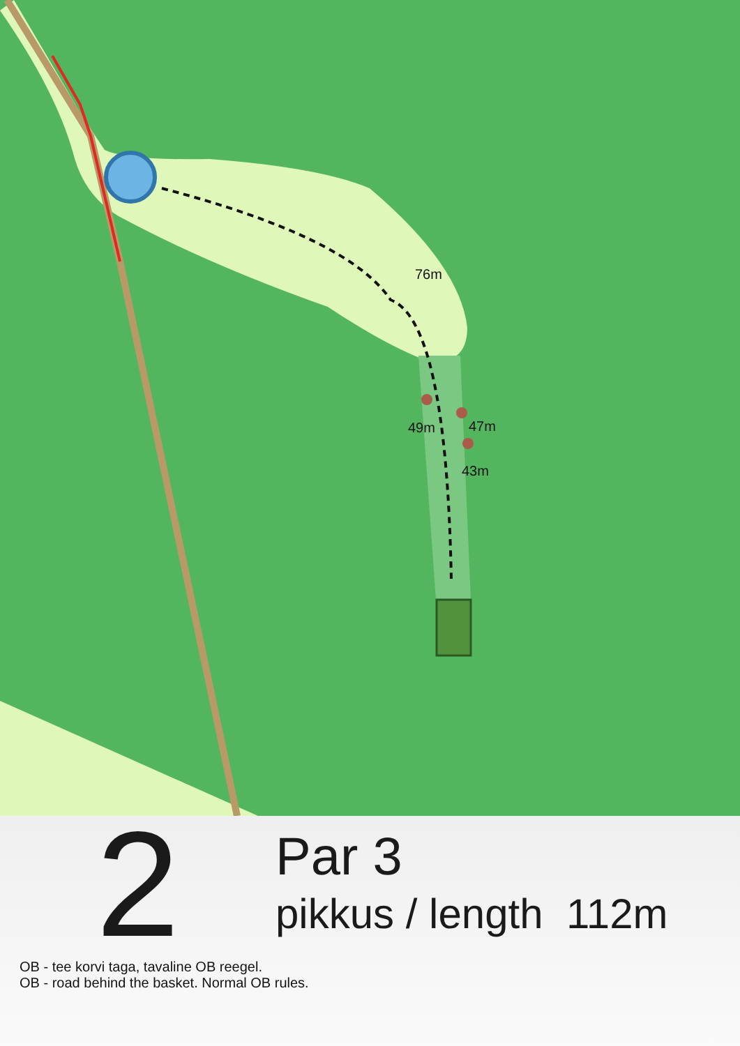76m
49m
47m
43m
2
Par 3
pikkus / length 112m
OB - tee korvi taga, tavaline OB reegel.
OB - road behind the basket. Normal OB rules.